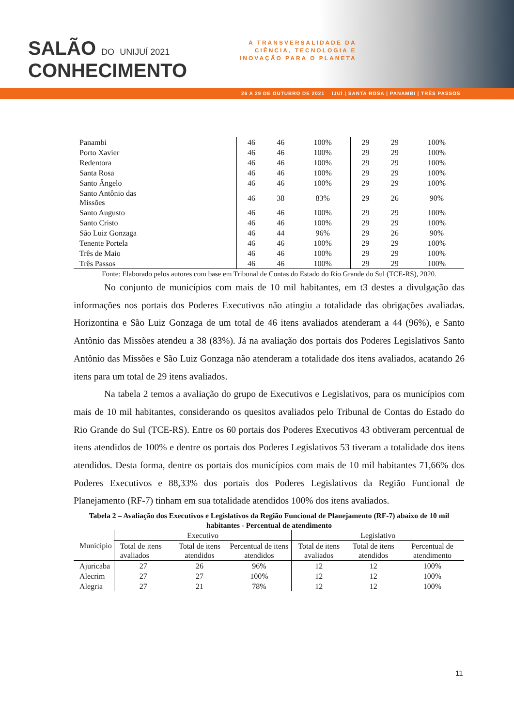SALÃO DO UNIJUÍ 2021
CONHECIMENTO
A TRANSVERSALIDADE DA
CIÊNCIA, TECNOLOGIA E
INOVAÇÃO PARA O PLANETA
26 A 29 DE OUTUBRO DE 2021 IJUÍ | SANTA ROSA | PANAMBI | TRÊS PASSOS
| Panambi | 46 | 46 | 100% | 29 | 29 | 100% |
| Porto Xavier | 46 | 46 | 100% | 29 | 29 | 100% |
| Redentora | 46 | 46 | 100% | 29 | 29 | 100% |
| Santa Rosa | 46 | 46 | 100% | 29 | 29 | 100% |
| Santo Ângelo | 46 | 46 | 100% | 29 | 29 | 100% |
| Santo Antônio das Missões | 46 | 38 | 83% | 29 | 26 | 90% |
| Santo Augusto | 46 | 46 | 100% | 29 | 29 | 100% |
| Santo Cristo | 46 | 46 | 100% | 29 | 29 | 100% |
| São Luiz Gonzaga | 46 | 44 | 96% | 29 | 26 | 90% |
| Tenente Portela | 46 | 46 | 100% | 29 | 29 | 100% |
| Três de Maio | 46 | 46 | 100% | 29 | 29 | 100% |
| Três Passos | 46 | 46 | 100% | 29 | 29 | 100% |
Fonte: Elaborado pelos autores com base em Tribunal de Contas do Estado do Rio Grande do Sul (TCE-RS), 2020.
No conjunto de municípios com mais de 10 mil habitantes, em t3 destes a divulgação das informações nos portais dos Poderes Executivos não atingiu a totalidade das obrigações avaliadas. Horizontina e São Luiz Gonzaga de um total de 46 itens avaliados atenderam a 44 (96%), e Santo Antônio das Missões atendeu a 38 (83%). Já na avaliação dos portais dos Poderes Legislativos Santo Antônio das Missões e São Luiz Gonzaga não atenderam a totalidade dos itens avaliados, acatando 26 itens para um total de 29 itens avaliados.
Na tabela 2 temos a avaliação do grupo de Executivos e Legislativos, para os municípios com mais de 10 mil habitantes, considerando os quesitos avaliados pelo Tribunal de Contas do Estado do Rio Grande do Sul (TCE-RS). Entre os 60 portais dos Poderes Executivos 43 obtiveram percentual de itens atendidos de 100% e dentre os portais dos Poderes Legislativos 53 tiveram a totalidade dos itens atendidos. Desta forma, dentre os portais dos municípios com mais de 10 mil habitantes 71,66% dos Poderes Executivos e 88,33% dos portais dos Poderes Legislativos da Região Funcional de Planejamento (RF-7) tinham em sua totalidade atendidos 100% dos itens avaliados.
Tabela 2 – Avaliação dos Executivos e Legislativos da Região Funcional de Planejamento (RF-7) abaixo de 10 mil habitantes - Percentual de atendimento
| Município | Executivo | | | Legislativo | | |
| --- | --- | --- | --- | --- | --- | --- |
| | Total de itens avaliados | Total de itens atendidos | Percentual de itens atendidos | Total de itens avaliados | Total de itens atendidos | Percentual de atendimento |
| Ajuricaba | 27 | 26 | 96% | 12 | 12 | 100% |
| Alecrim | 27 | 27 | 100% | 12 | 12 | 100% |
| Alegria | 27 | 21 | 78% | 12 | 12 | 100% |
11